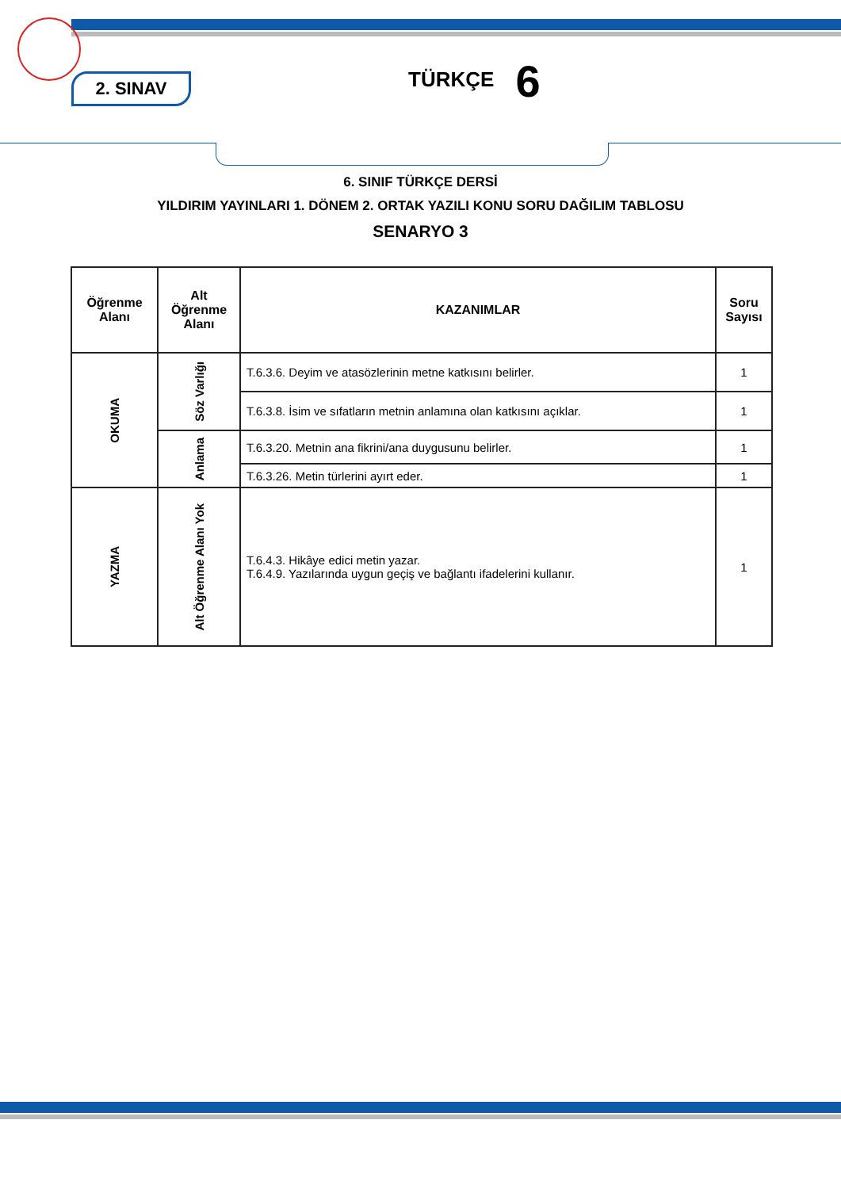2. SINAV
TÜRKÇE 6
6. SINIF TÜRKÇE DERSİ
YILDIRIM YAYINLARI 1. DÖNEM 2. ORTAK YAZILI KONU SORU DAĞILIM TABLOSU
SENARYO 3
| Öğrenme Alanı | Alt Öğrenme Alanı | KAZANIMLAR | Soru Sayısı |
| --- | --- | --- | --- |
| OKUMA | Söz Varlığı | T.6.3.6. Deyim ve atasözlerinin metne katkısını belirler. | 1 |
| | | T.6.3.8. İsim ve sıfatların metnin anlamına olan katkısını açıklar. | 1 |
| | Anlama | T.6.3.20. Metnin ana fikrini/ana duygusunu belirler. | 1 |
| | | T.6.3.26. Metin türlerini ayırt eder. | 1 |
| YAZMA | Alt Öğrenme Alanı Yok | T.6.4.3. Hikâye edici metin yazar. T.6.4.9. Yazılarında uygun geçiş ve bağlantı ifadelerini kullanır. | 1 |